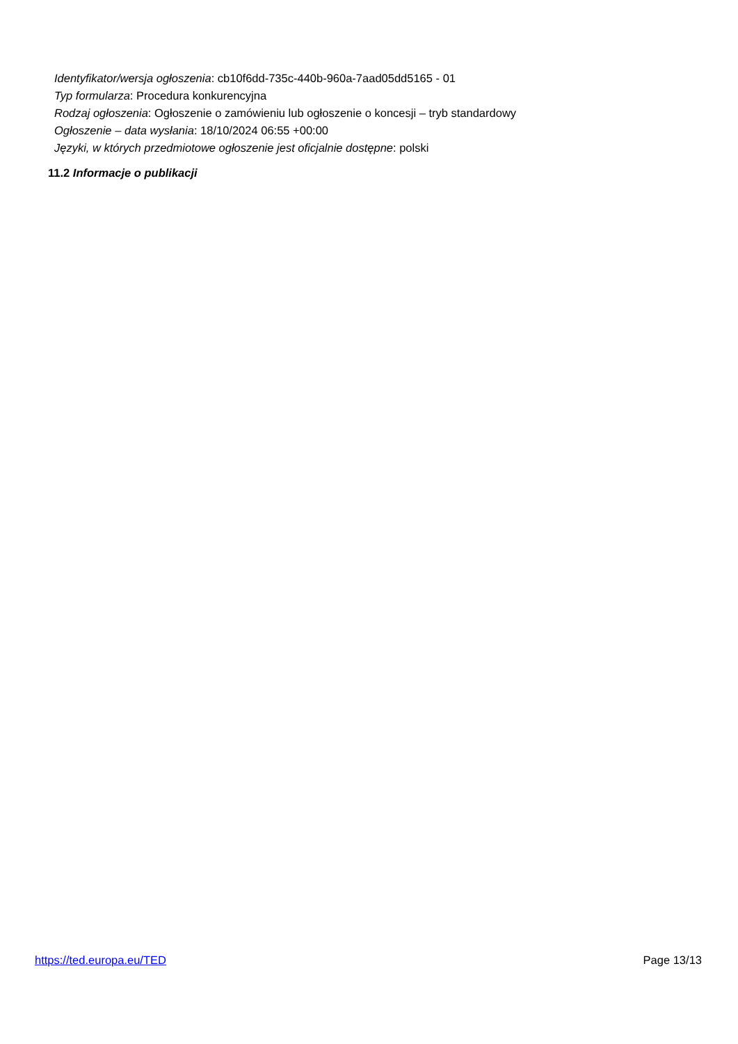Identyfikator/wersja ogłoszenia: cb10f6dd-735c-440b-960a-7aad05dd5165 - 01
Typ formularza: Procedura konkurencyjna
Rodzaj ogłoszenia: Ogłoszenie o zamówieniu lub ogłoszenie o koncesji – tryb standardowy
Ogłoszenie – data wysłania: 18/10/2024 06:55 +00:00
Języki, w których przedmiotowe ogłoszenie jest oficjalnie dostępne: polski
11.2 Informacje o publikacji
https://ted.europa.eu/TED Page 13/13